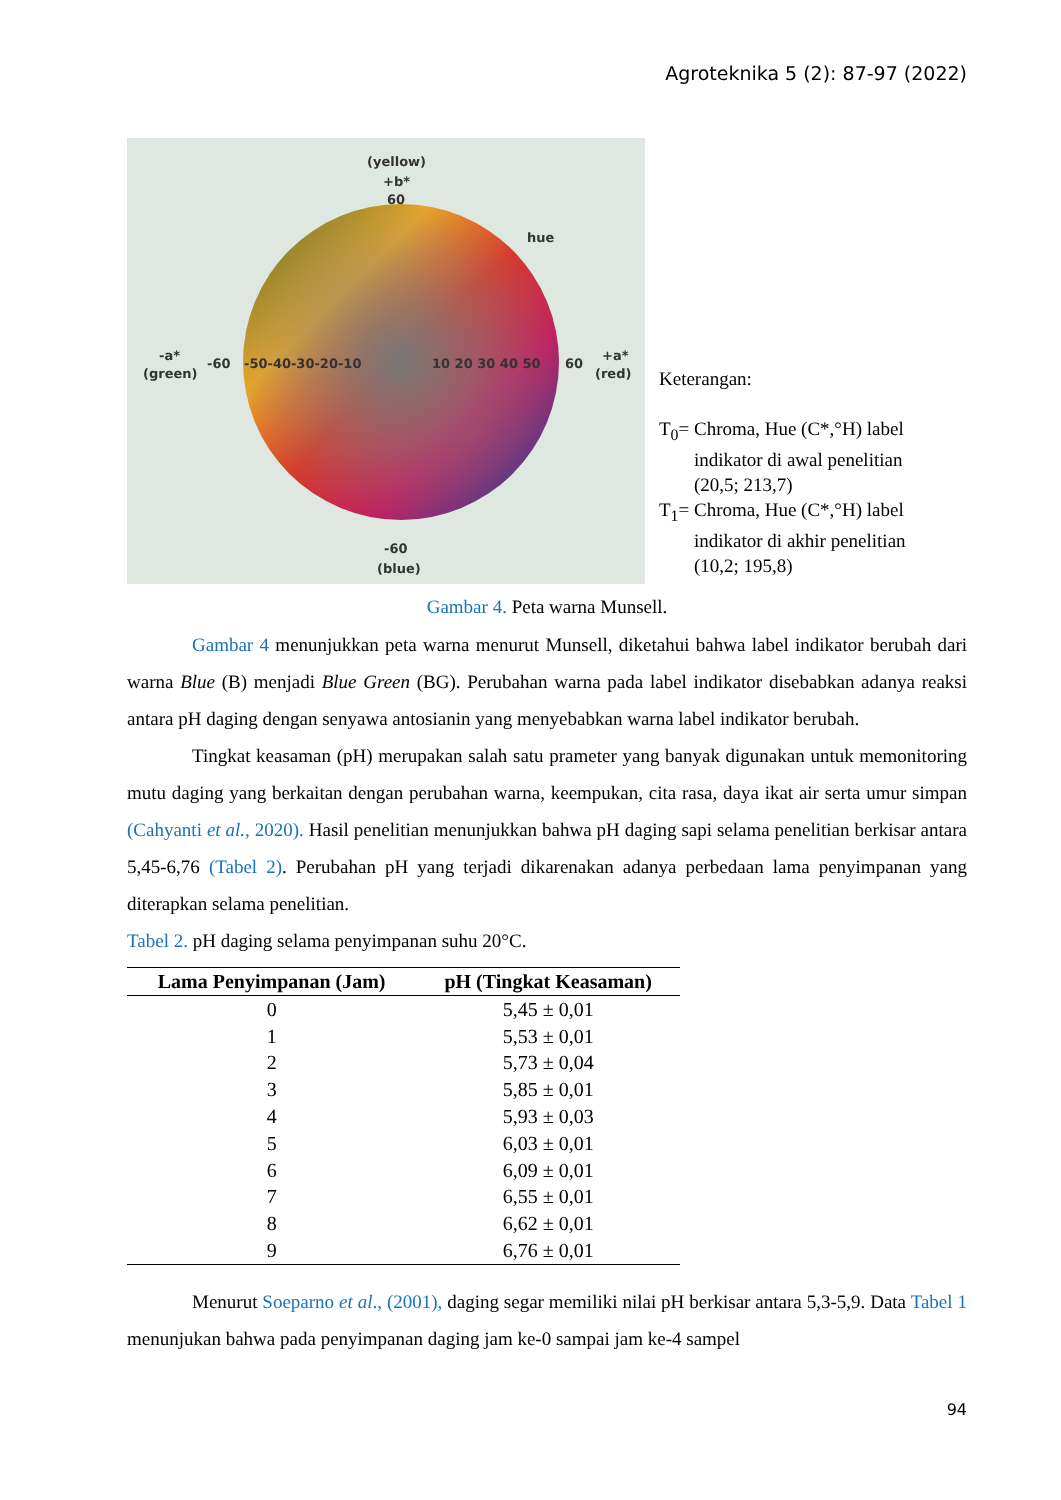Agroteknika 5 (2): 87-97 (2022)
(yellow)
+b*
60
hue
-a*
(green)
-60
-50-40-30-20-10
10 20 30 40 50
60
+a*
(red)
-60
(blue)
Keterangan:
T<sub>0</sub>= Chroma, Hue (C*,°H) label
indikator di awal penelitian
(20,5; 213,7)
T<sub>1</sub>= Chroma, Hue (C*,°H) label
indikator di akhir penelitian
(10,2; 195,8)
Gambar 4. Peta warna Munsell.
Gambar 4 menunjukkan peta warna menurut Munsell, diketahui bahwa label indikator berubah dari warna Blue (B) menjadi Blue Green (BG). Perubahan warna pada label indikator disebabkan adanya reaksi antara pH daging dengan senyawa antosianin yang menyebabkan warna label indikator berubah.
Tingkat keasaman (pH) merupakan salah satu prameter yang banyak digunakan untuk memonitoring mutu daging yang berkaitan dengan perubahan warna, keempukan, cita rasa, daya ikat air serta umur simpan (Cahyanti et al., 2020). Hasil penelitian menunjukkan bahwa pH daging sapi selama penelitian berkisar antara 5,45-6,76 (Tabel 2). Perubahan pH yang terjadi dikarenakan adanya perbedaan lama penyimpanan yang diterapkan selama penelitian.
Tabel 2. pH daging selama penyimpanan suhu 20°C.
| Lama Penyimpanan (Jam) | pH (Tingkat Keasaman) |
| --- | --- |
| 0 | 5,45 ± 0,01 |
| 1 | 5,53 ± 0,01 |
| 2 | 5,73 ± 0,04 |
| 3 | 5,85 ± 0,01 |
| 4 | 5,93 ± 0,03 |
| 5 | 6,03 ± 0,01 |
| 6 | 6,09 ± 0,01 |
| 7 | 6,55 ± 0,01 |
| 8 | 6,62 ± 0,01 |
| 9 | 6,76 ± 0,01 |
Menurut Soeparno et al., (2001), daging segar memiliki nilai pH berkisar antara 5,3-5,9. Data Tabel 1 menunjukan bahwa pada penyimpanan daging jam ke-0 sampai jam ke-4 sampel
94